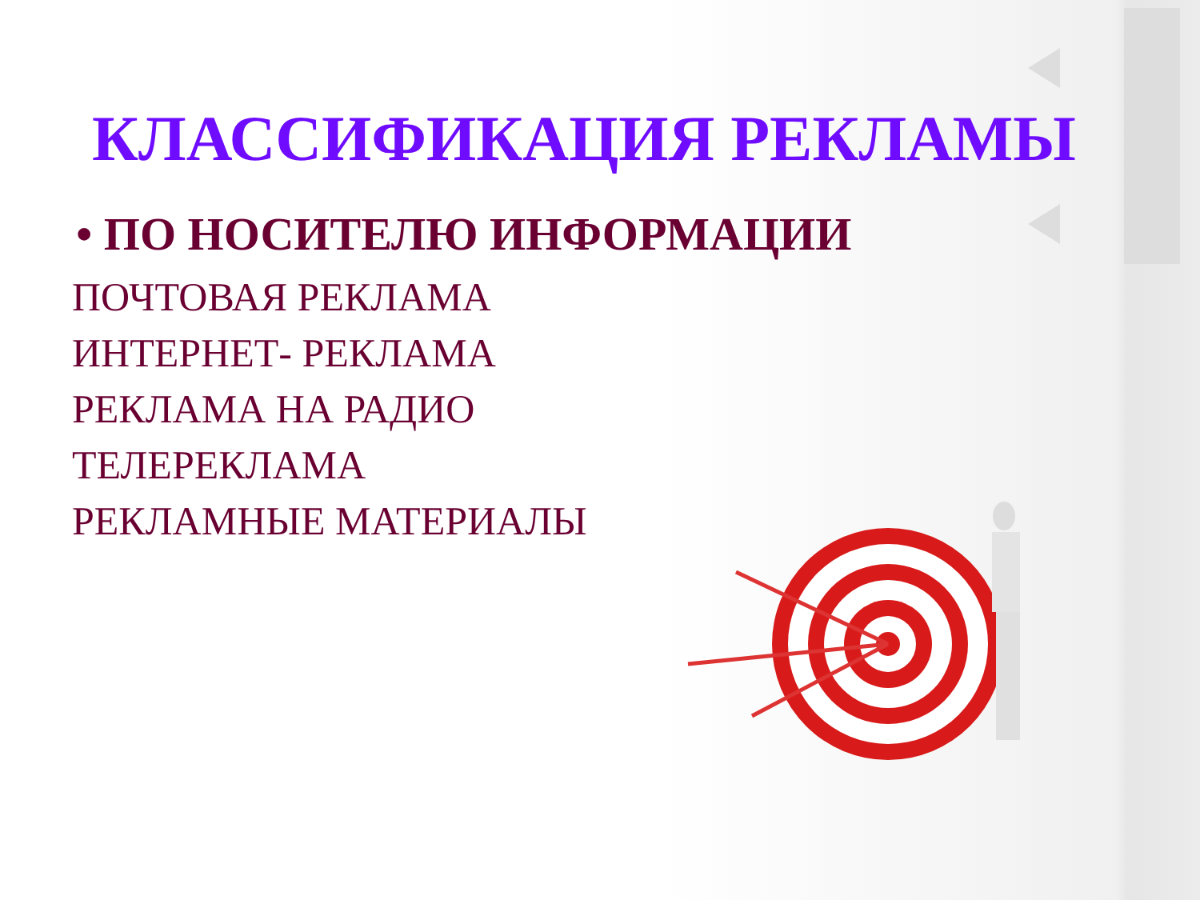КЛАССИФИКАЦИЯ РЕКЛАМЫ
• ПО НОСИТЕЛЮ ИНФОРМАЦИИ
ПОЧТОВАЯ РЕКЛАМА
ИНТЕРНЕТ- РЕКЛАМА
РЕКЛАМА НА РАДИО
ТЕЛЕРЕКЛАМА
РЕКЛАМНЫЕ МАТЕРИАЛЫ